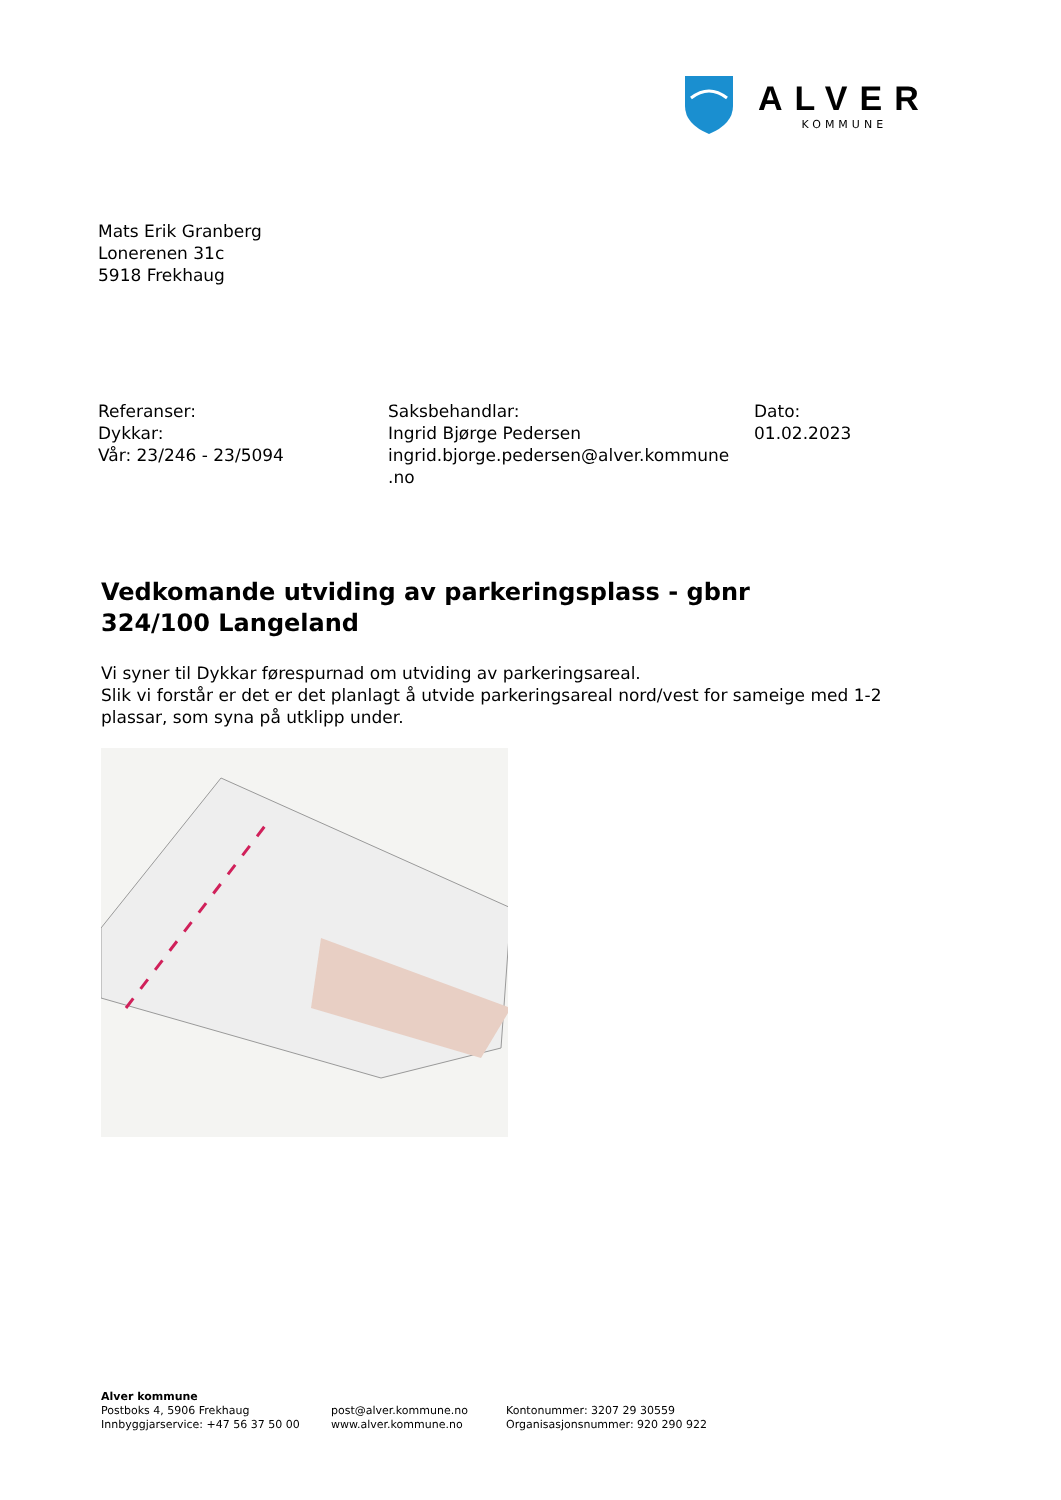ALVER
KOMMUNE
Mats Erik Granberg
Lonerenen 31c
5918 Frekhaug
Referanser:
Dykkar:
Vår: 23/246 - 23/5094
Saksbehandlar:
Ingrid Bjørge Pedersen
ingrid.bjorge.pedersen@alver.kommune
.no
Dato:
01.02.2023
Vedkomande utviding av parkeringsplass - gbnr 324/100 Langeland
Vi syner til Dykkar førespurnad om utviding av parkeringsareal.
Slik vi forstår er det er det planlagt å utvide parkeringsareal nord/vest for sameige med 1-2 plassar, som syna på utklipp under.
Alver kommune
Postboks 4, 5906 Frekhaug
Innbyggjarservice: +47 56 37 50 00
post@alver.kommune.no
www.alver.kommune.no
Kontonummer: 3207 29 30559
Organisasjonsnummer: 920 290 922